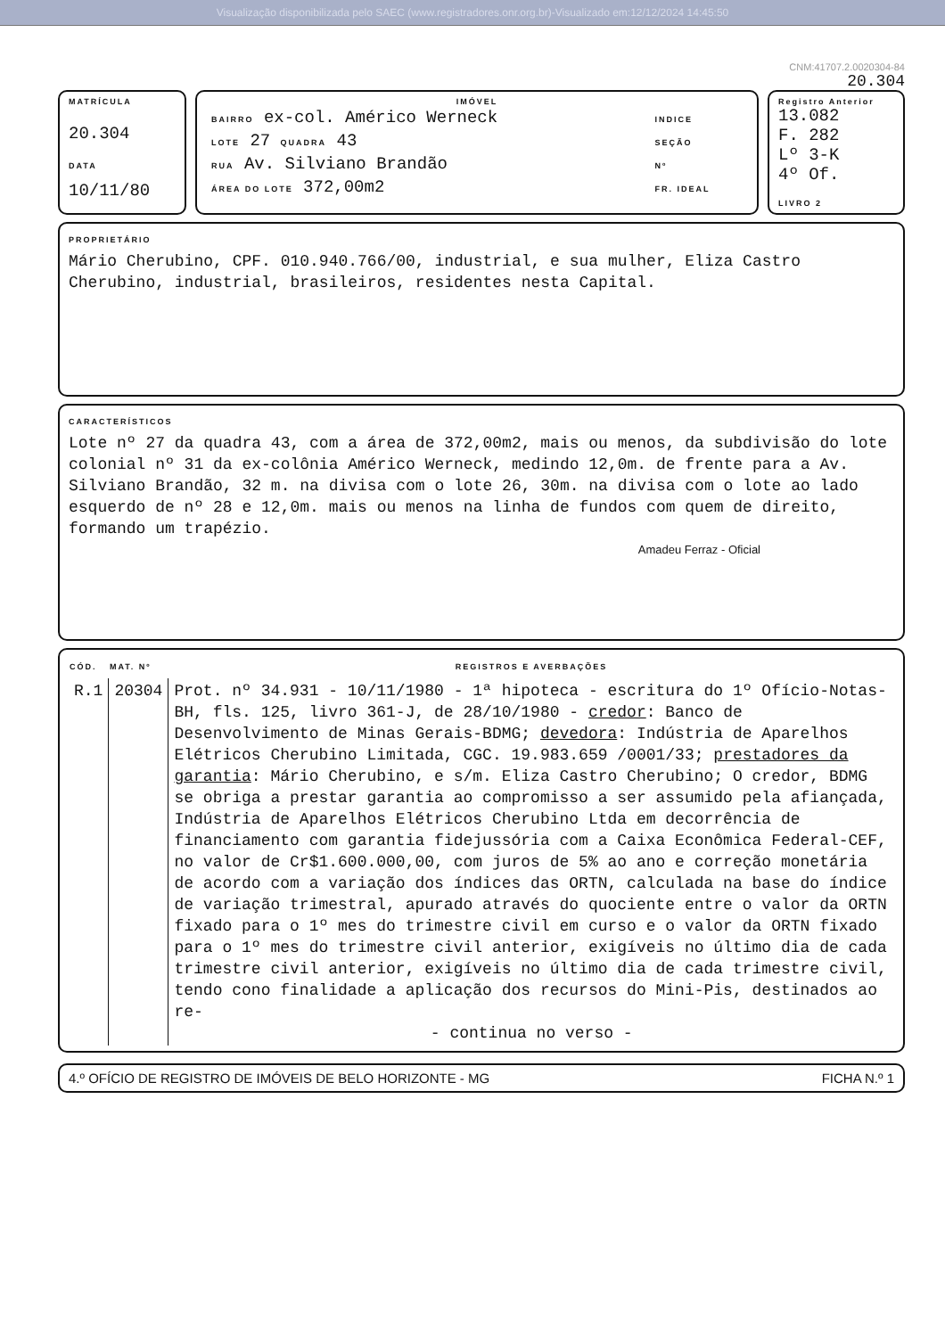Visualização disponibilizada pelo SAEC (www.registradores.onr.org.br)-Visualizado em:12/12/2024 14:45:50
CNM:41707.2.0020304-84
20.304
MATRÍCULA
20.304
DATA
10/11/80
IMÓVEL
| BAIRRO ex-col. Américo Werneck | INDICE |
| LOTE 27 QUADRA 43 | SEÇÃO |
| RUA Av. Silviano Brandão | Nº |
| ÁREA DO LOTE 372,00m2 | FR. IDEAL |
Registro Anterior
13.082
F. 282
Lº 3-K
4º Of.
LIVRO 2
PROPRIETÁRIO
Mário Cherubino, CPF. 010.940.766/00, industrial, e sua mulher, Eliza Castro Cherubino, industrial, brasileiros, residentes nesta Capital.
CARACTERÍSTICOS
Lote nº 27 da quadra 43, com a área de 372,00m2, mais ou menos, da subdivisão do lote colonial nº 31 da ex-colônia Américo Werneck, medindo 12,0m. de frente para a Av. Silviano Brandão, 32 m. na divisa com o lote 26, 30m. na divisa com o lote ao lado esquerdo de nº 28 e 12,0m. mais ou menos na linha de fundos com quem de direito, formando um trapézio.
Amadeu Ferraz - Oficial
| CÓD. | MAT. Nº | REGISTROS E AVERBAÇÕES |
| --- | --- | --- |
| R.1 | 20304 | Prot. nº 34.931 - 10/11/1980 - 1ª hipoteca - escritura do 1º Ofício-Notas-BH, fls. 125, livro 361-J, de 28/10/1980 - credor : Banco de Desenvolvimento de Minas Gerais-BDMG; devedora : Indústria de Aparelhos Elétricos Cherubino Limitada, CGC. 19.983.659 /0001/33; prestadores da garantia : Mário Cherubino, e s/m. Eliza Castro Cherubino; O credor, BDMG se obriga a prestar garantia ao compromisso a ser assumido pela afiançada, Indústria de Aparelhos Elétricos Cherubino Ltda em decorrência de financiamento com garantia fidejussória com a Caixa Econômica Federal-CEF, no valor de Cr$1.600.000,00, com juros de 5% ao ano e correção monetária de acordo com a variação dos índices das ORTN, calculada na base do índice de variação trimestral, apurado através do quociente entre o valor da ORTN fixado para o 1º mes do trimestre civil em curso e o valor da ORTN fixado para o 1º mes do trimestre civil anterior, exigíveis no último dia de cada trimestre civil anterior, exigíveis no último dia de cada trimestre civil, tendo cono finalidade a aplicação dos recursos do Mini-Pis, destinados ao re- - continua no verso - |
4.º OFÍCIO DE REGISTRO DE IMÓVEIS DE BELO HORIZONTE - MG FICHA N.º 1